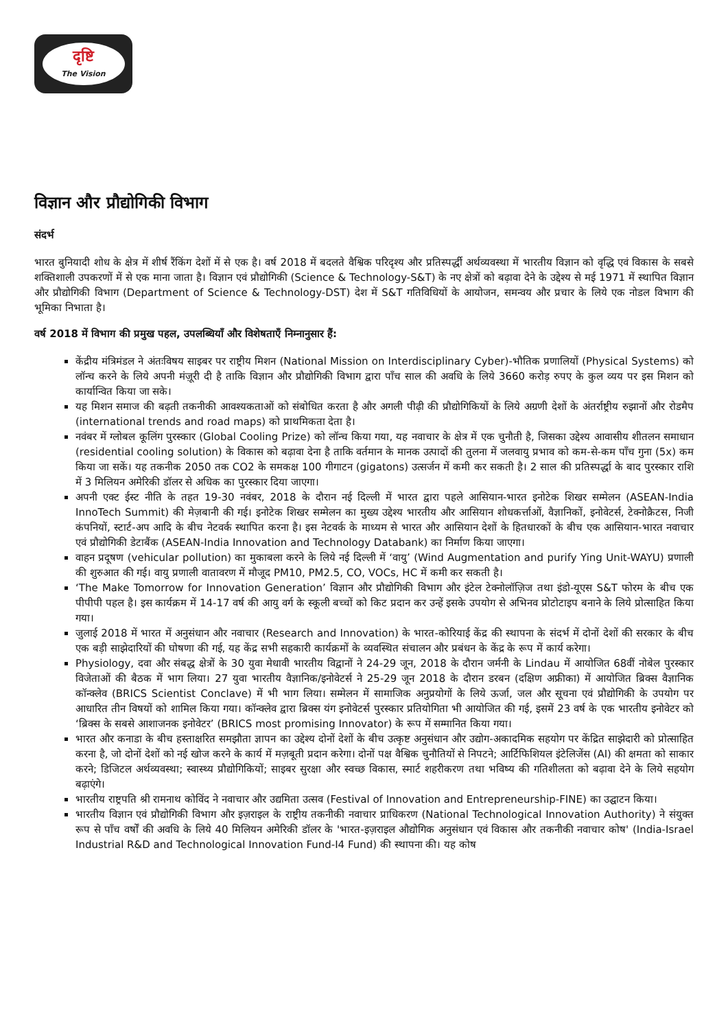दृष्टि
The Vision
विज्ञान और प्रौद्योगिकी विभाग
संदर्भ
भारत बुनियादी शोध के क्षेत्र में शीर्ष रैंकिंग देशों में से एक है। वर्ष 2018 में बदलते वैश्विक परिदृश्य और प्रतिस्पर्द्धी अर्थव्यवस्था में भारतीय विज्ञान को वृद्धि एवं विकास के सबसे शक्तिशाली उपकरणों में से एक माना जाता है। विज्ञान एवं प्रौद्योगिकी (Science & Technology-S&T) के नए क्षेत्रों को बढ़ावा देने के उद्देश्य से मई 1971 में स्थापित विज्ञान और प्रौद्योगिकी विभाग (Department of Science & Technology-DST) देश में S&T गतिविधियों के आयोजन, समन्वय और प्रचार के लिये एक नोडल विभाग की भूमिका निभाता है।
वर्ष 2018 में विभाग की प्रमुख पहल, उपलब्धियाँ और विशेषताएँ निम्नानुसार हैं:
केंद्रीय मंत्रिमंडल ने अंतःविषय साइबर पर राष्ट्रीय मिशन (National Mission on Interdisciplinary Cyber)-भौतिक प्रणालियों (Physical Systems) को लॉन्च करने के लिये अपनी मंज़ूरी दी है ताकि विज्ञान और प्रौद्योगिकी विभाग द्वारा पाँच साल की अवधि के लिये 3660 करोड़ रुपए के कुल व्यय पर इस मिशन को कार्यान्वित किया जा सके।
यह मिशन समाज की बढ़ती तकनीकी आवश्यकताओं को संबोधित करता है और अगली पीढ़ी की प्रौद्योगिकियों के लिये अग्रणी देशों के अंतर्राष्ट्रीय रुझानों और रोडमैप (international trends and road maps) को प्राथमिकता देता है।
नवंबर में ग्लोबल कूलिंग पुरस्कार (Global Cooling Prize) को लॉन्च किया गया, यह नवाचार के क्षेत्र में एक चुनौती है, जिसका उद्देश्य आवासीय शीतलन समाधान (residential cooling solution) के विकास को बढ़ावा देना है ताकि वर्तमान के मानक उत्पादों की तुलना में जलवायु प्रभाव को कम-से-कम पाँच गुना (5x) कम किया जा सकें। यह तकनीक 2050 तक CO2 के समकक्ष 100 गीगाटन (gigatons) उत्सर्जन में कमी कर सकती है। 2 साल की प्रतिस्पर्द्धा के बाद पुरस्कार राशि में 3 मिलियन अमेरिकी डॉलर से अधिक का पुरस्कार दिया जाएगा।
अपनी एक्ट ईस्ट नीति के तहत 19-30 नवंबर, 2018 के दौरान नई दिल्ली में भारत द्वारा पहले आसियान-भारत इनोटेक शिखर सम्मेलन (ASEAN-India InnoTech Summit) की मेज़बानी की गई। इनोटेक शिखर सम्मेलन का मुख्य उद्देश्य भारतीय और आसियान शोधकर्त्ताओं, वैज्ञानिकों, इनोवेटर्स, टेक्नोक्रैटस, निजी कंपनियों, स्टार्ट-अप आदि के बीच नेटवर्क स्थापित करना है। इस नेटवर्क के माध्यम से भारत और आसियान देशों के हितधारकों के बीच एक आसियान-भारत नवाचार एवं प्रौद्योगिकी डेटाबैंक (ASEAN-India Innovation and Technology Databank) का निर्माण किया जाएगा।
वाहन प्रदूषण (vehicular pollution) का मुकाबला करने के लिये नई दिल्ली में ‘वायु’ (Wind Augmentation and purify Ying Unit-WAYU) प्रणाली की शुरुआत की गई। वायु प्रणाली वातावरण में मौजूद PM10, PM2.5, CO, VOCs, HC में कमी कर सकती है।
‘The Make Tomorrow for Innovation Generation’ विज्ञान और प्रौद्योगिकी विभाग और इंटेल टेक्नोलॉज़िज तथा इंडो-यूएस S&T फोरम के बीच एक पीपीपी पहल है। इस कार्यक्रम में 14-17 वर्ष की आयु वर्ग के स्कूली बच्चों को किट प्रदान कर उन्हें इसके उपयोग से अभिनव प्रोटोटाइप बनाने के लिये प्रोत्साहित किया गया।
जुलाई 2018 में भारत में अनुसंधान और नवाचार (Research and Innovation) के भारत-कोरियाई केंद्र की स्थापना के संदर्भ में दोनों देशों की सरकार के बीच एक बड़ी साझेदारियों की घोषणा की गई, यह केंद्र सभी सहकारी कार्यक्रमों के व्यवस्थित संचालन और प्रबंधन के केंद्र के रूप में कार्य करेगा।
Physiology, दवा और संबद्ध क्षेत्रों के 30 युवा मेधावी भारतीय विद्वानों ने 24-29 जून, 2018 के दौरान जर्मनी के Lindau में आयोजित 68वीं नोबेल पुरस्कार विजेताओं की बैठक में भाग लिया। 27 युवा भारतीय वैज्ञानिक/इनोवेटर्स ने 25-29 जून 2018 के दौरान डरबन (दक्षिण अफ्रीका) में आयोजित ब्रिक्स वैज्ञानिक कॉन्क्लेव (BRICS Scientist Conclave) में भी भाग लिया। सम्मेलन में सामाजिक अनुप्रयोगों के लिये ऊर्जा, जल और सूचना एवं प्रौद्योगिकी के उपयोग पर आधारित तीन विषयों को शामिल किया गया। कॉन्क्लेव द्वारा ब्रिक्स यंग इनोवेटर्स पुरस्कार प्रतियोगिता भी आयोजित की गई, इसमें 23 वर्ष के एक भारतीय इनोवेटर को ‘ब्रिक्स के सबसे आशाजनक इनोवेटर’ (BRICS most promising Innovator) के रूप में सम्मानित किया गया।
भारत और कनाडा के बीच हस्ताक्षरित समझौता ज्ञापन का उद्देश्य दोनों देशों के बीच उत्कृष्ट अनुसंधान और उद्योग-अकादमिक सहयोग पर केंद्रित साझेदारी को प्रोत्साहित करना है, जो दोनों देशों को नई खोज करने के कार्य में मज़बूती प्रदान करेगा। दोनों पक्ष वैश्विक चुनौतियों से निपटने; आर्टिफिशियल इंटेलिजेंस (AI) की क्षमता को साकार करने; डिजिटल अर्थव्यवस्था; स्वास्थ्य प्रौद्योगिकियों; साइबर सुरक्षा और स्वच्छ विकास, स्मार्ट शहरीकरण तथा भविष्य की गतिशीलता को बढ़ावा देने के लिये सहयोग बढ़ाएंगे।
भारतीय राष्ट्रपति श्री रामनाथ कोविंद ने नवाचार और उद्यमिता उत्सव (Festival of Innovation and Entrepreneurship-FINE) का उद्घाटन किया।
भारतीय विज्ञान एवं प्रौद्योगिकी विभाग और इज़राइल के राष्ट्रीय तकनीकी नवाचार प्राधिकरण (National Technological Innovation Authority) ने संयुक्त रूप से पाँच वर्षों की अवधि के लिये 40 मिलियन अमेरिकी डॉलर के 'भारत-इज़राइल औद्योगिक अनुसंधान एवं विकास और तकनीकी नवाचार कोष' (India-Israel Industrial R&D and Technological Innovation Fund-I4 Fund) की स्थापना की। यह कोष